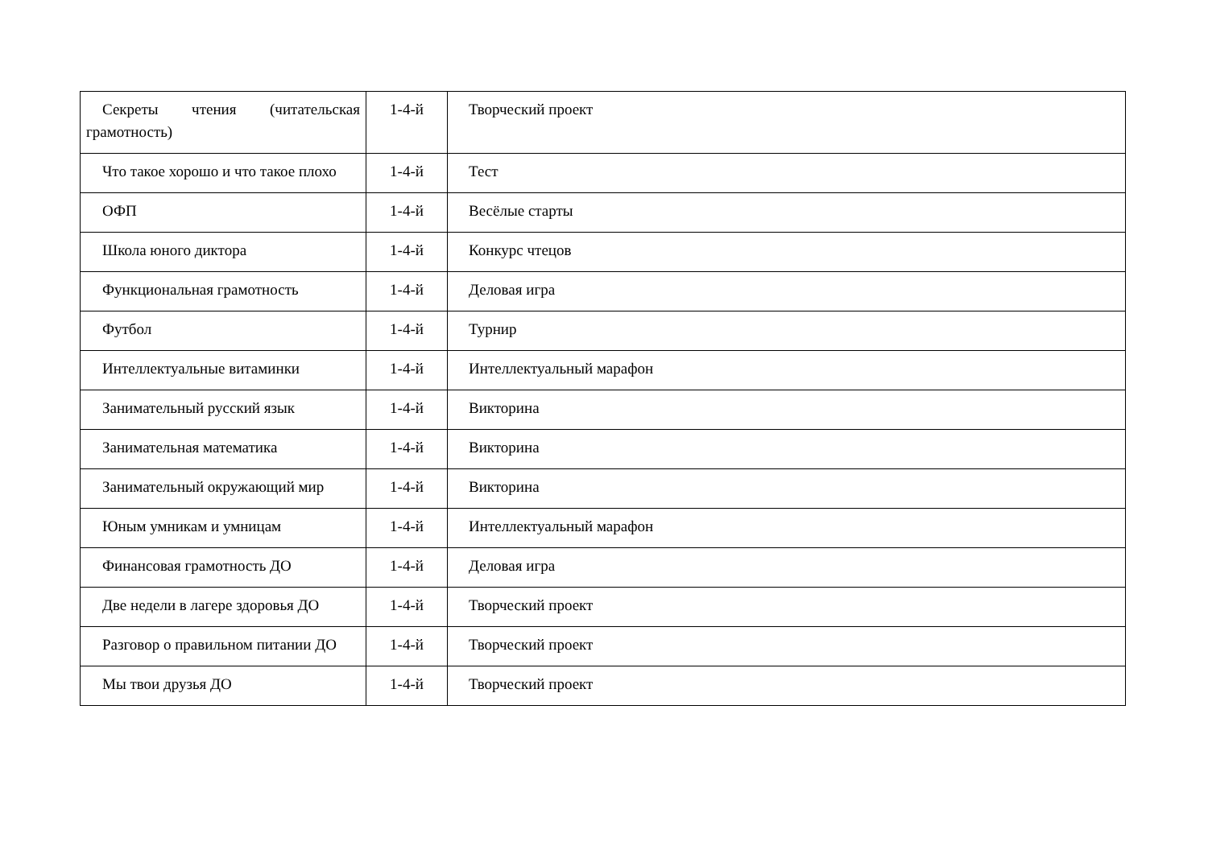| Секреты чтения (читательская грамотность) | 1-4-й | Творческий проект |
| Что такое хорошо и что такое плохо | 1-4-й | Тест |
| ОФП | 1-4-й | Весёлые старты |
| Школа юного диктора | 1-4-й | Конкурс чтецов |
| Функциональная грамотность | 1-4-й | Деловая игра |
| Футбол | 1-4-й | Турнир |
| Интеллектуальные витаминки | 1-4-й | Интеллектуальный марафон |
| Занимательный русский язык | 1-4-й | Викторина |
| Занимательная математика | 1-4-й | Викторина |
| Занимательный окружающий мир | 1-4-й | Викторина |
| Юным умникам и умницам | 1-4-й | Интеллектуальный марафон |
| Финансовая грамотность ДО | 1-4-й | Деловая игра |
| Две недели в лагере здоровья ДО | 1-4-й | Творческий проект |
| Разговор о правильном питании ДО | 1-4-й | Творческий проект |
| Мы твои друзья ДО | 1-4-й | Творческий проект |